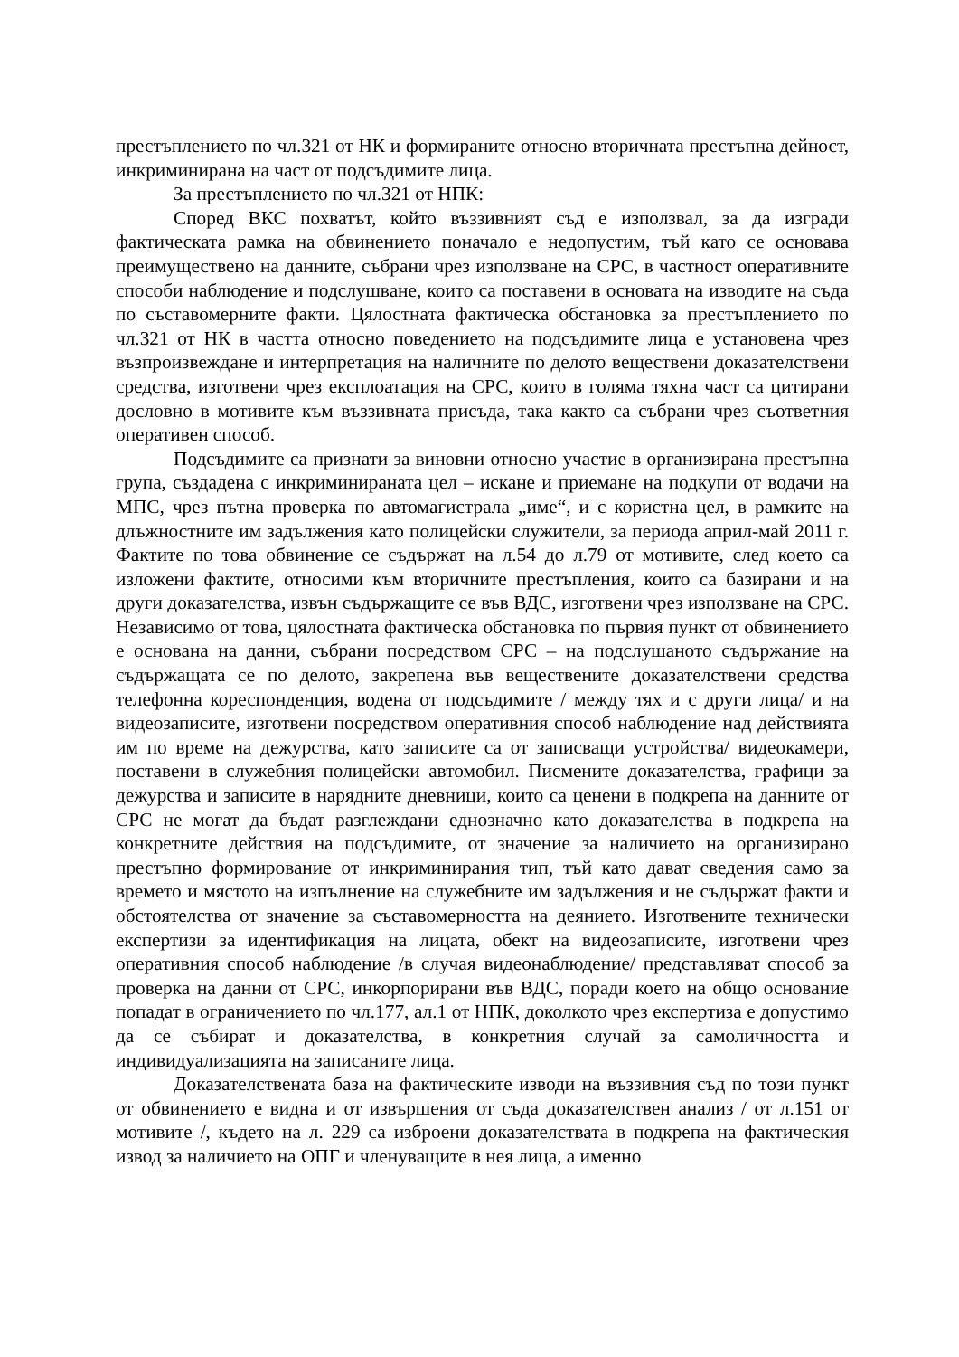престъплението по чл.321 от НК и формираните относно вторичната престъпна дейност, инкриминирана на част от подсъдимите лица.
За престъплението по чл.321 от НПК:
Според ВКС похватът, който въззивният съд е използвал, за да изгради фактическата рамка на обвинението поначало е недопустим, тъй като се основава преимуществено на данните, събрани чрез използване на СРС, в частност оперативните способи наблюдение и подслушване, които са поставени в основата на изводите на съда по съставомерните факти. Цялостната фактическа обстановка за престъплението по чл.321 от НК в частта относно поведението на подсъдимите лица е установена чрез възпроизвеждане и интерпретация на наличните по делото веществени доказателствени средства, изготвени чрез експлоатация на СРС, които в голяма тяхна част са цитирани дословно в мотивите към въззивната присъда, така както са събрани чрез съответния оперативен способ.
Подсъдимите са признати за виновни относно участие в организирана престъпна група, създадена с инкриминираната цел – искане и приемане на подкупи от водачи на МПС, чрез пътна проверка по автомагистрала „име“, и с користна цел, в рамките на длъжностните им задължения като полицейски служители, за периода април-май 2011 г. Фактите по това обвинение се съдържат на л.54 до л.79 от мотивите, след което са изложени фактите, относими към вторичните престъпления, които са базирани и на други доказателства, извън съдържащите се във ВДС, изготвени чрез използване на СРС. Независимо от това, цялостната фактическа обстановка по първия пункт от обвинението е основана на данни, събрани посредством СРС – на подслушаното съдържание на съдържащата се по делото, закрепена във веществените доказателствени средства телефонна кореспонденция, водена от подсъдимите / между тях и с други лица/ и на видеозаписите, изготвени посредством оперативния способ наблюдение над действията им по време на дежурства, като записите са от записващи устройства/ видеокамери, поставени в служебния полицейски автомобил. Писмените доказателства, графици за дежурства и записите в нарядните дневници, които са ценени в подкрепа на данните от СРС не могат да бъдат разглеждани еднозначно като доказателства в подкрепа на конкретните действия на подсъдимите, от значение за наличието на организирано престъпно формирование от инкриминирания тип, тъй като дават сведения само за времето и мястото на изпълнение на служебните им задължения и не съдържат факти и обстоятелства от значение за съставомерността на деянието. Изготвените технически експертизи за идентификация на лицата, обект на видеозаписите, изготвени чрез оперативния способ наблюдение /в случая видеонаблюдение/ представляват способ за проверка на данни от СРС, инкорпорирани във ВДС, поради което на общо основание попадат в ограничението по чл.177, ал.1 от НПК, доколкото чрез експертиза е допустимо да се събират и доказателства, в конкретния случай за самоличността и индивидуализацията на записаните лица.
Доказателствената база на фактическите изводи на въззивния съд по този пункт от обвинението е видна и от извършения от съда доказателствен анализ / от л.151 от мотивите /, където на л. 229 са изброени доказателствата в подкрепа на фактическия извод за наличието на ОПГ и членуващите в нея лица, а именно